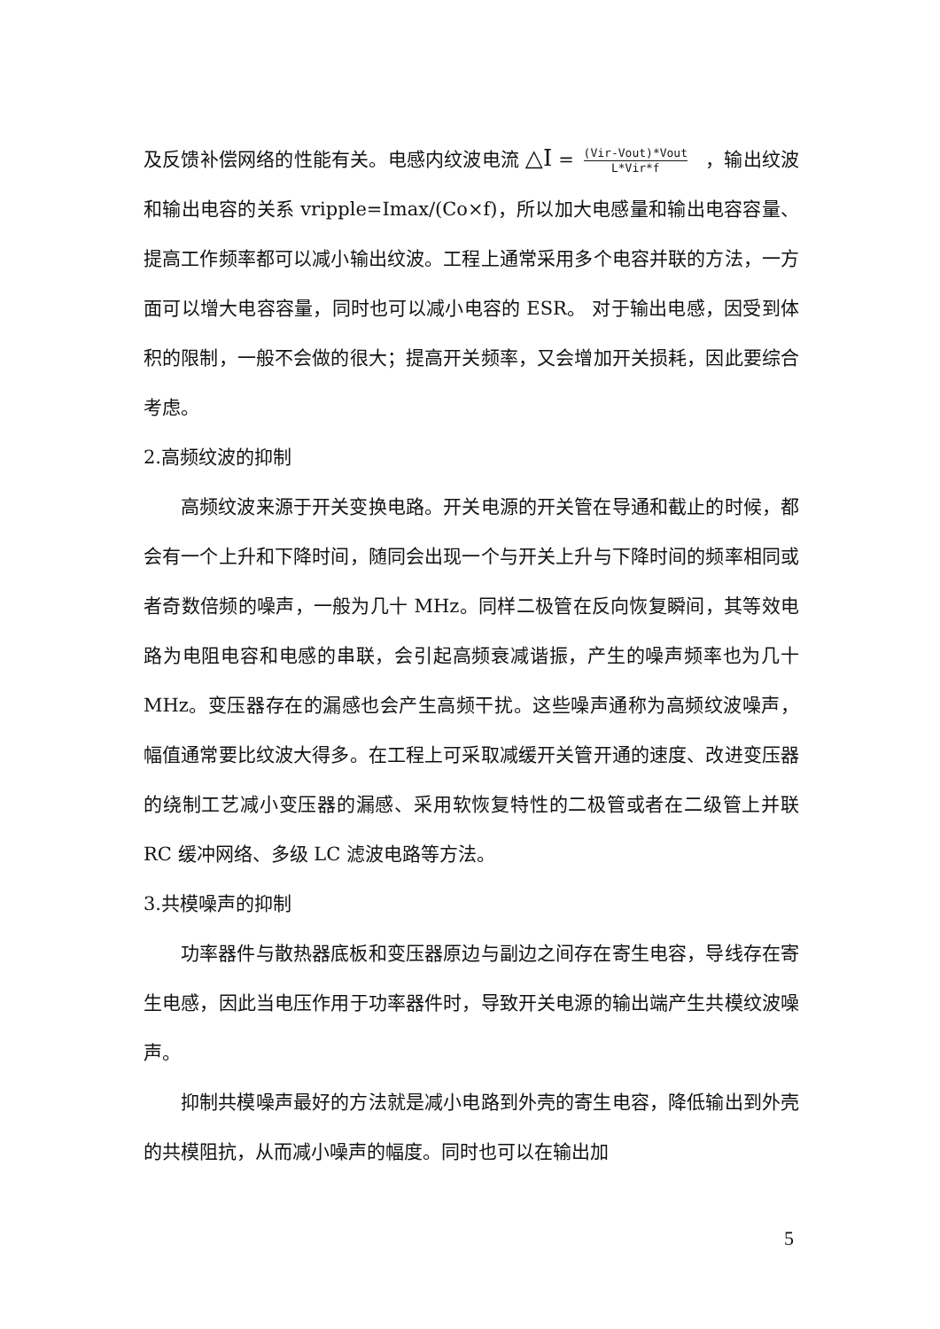及反馈补偿网络的性能有关。电感内纹波电流 △I = (Vir-Vout)*Vout L*Vir*f ，输出纹波和输出电容的关系 vripple=Imax/(Co×f)，所以加大电感量和输出电容容量、提高工作频率都可以减小输出纹波。工程上通常采用多个电容并联的方法，一方面可以增大电容容量，同时也可以减小电容的 ESR。 对于输出电感，因受到体积的限制，一般不会做的很大；提高开关频率，又会增加开关损耗，因此要综合考虑。
2.高频纹波的抑制
高频纹波来源于开关变换电路。开关电源的开关管在导通和截止的时候，都会有一个上升和下降时间，随同会出现一个与开关上升与下降时间的频率相同或者奇数倍频的噪声，一般为几十 MHz。同样二极管在反向恢复瞬间，其等效电路为电阻电容和电感的串联，会引起高频衰减谐振，产生的噪声频率也为几十 MHz。变压器存在的漏感也会产生高频干扰。这些噪声通称为高频纹波噪声，幅值通常要比纹波大得多。在工程上可采取减缓开关管开通的速度、改进变压器的绕制工艺减小变压器的漏感、采用软恢复特性的二极管或者在二级管上并联 RC 缓冲网络、多级 LC 滤波电路等方法。
3.共模噪声的抑制
功率器件与散热器底板和变压器原边与副边之间存在寄生电容，导线存在寄生电感，因此当电压作用于功率器件时，导致开关电源的输出端产生共模纹波噪声。
抑制共模噪声最好的方法就是减小电路到外壳的寄生电容，降低输出到外壳的共模阻抗，从而减小噪声的幅度。同时也可以在输出加
5